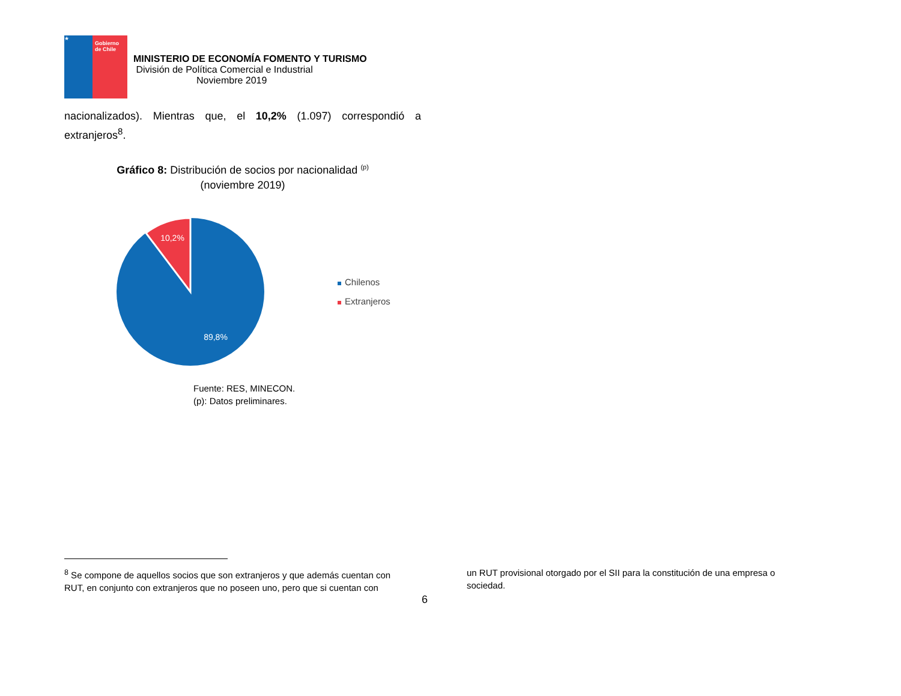★
Gobierno de Chile
MINISTERIO DE ECONOMÍA FOMENTO Y TURISMO
División de Política Comercial e Industrial
Noviembre 2019
nacionalizados). Mientras que, el 10,2% (1.097) correspondió a extranjeros<sup>8</sup>.
Gráfico 8: Distribución de socios por nacionalidad <sup>(p)</sup>
(noviembre 2019)
10,2%
89,8%
Chilenos
Extranjeros
Fuente: RES, MINECON.
(p): Datos preliminares.
<sup>8</sup> Se compone de aquellos socios que son extranjeros y que además cuentan con RUT, en conjunto con extranjeros que no poseen uno, pero que si cuentan con
un RUT provisional otorgado por el SII para la constitución de una empresa o sociedad.
6